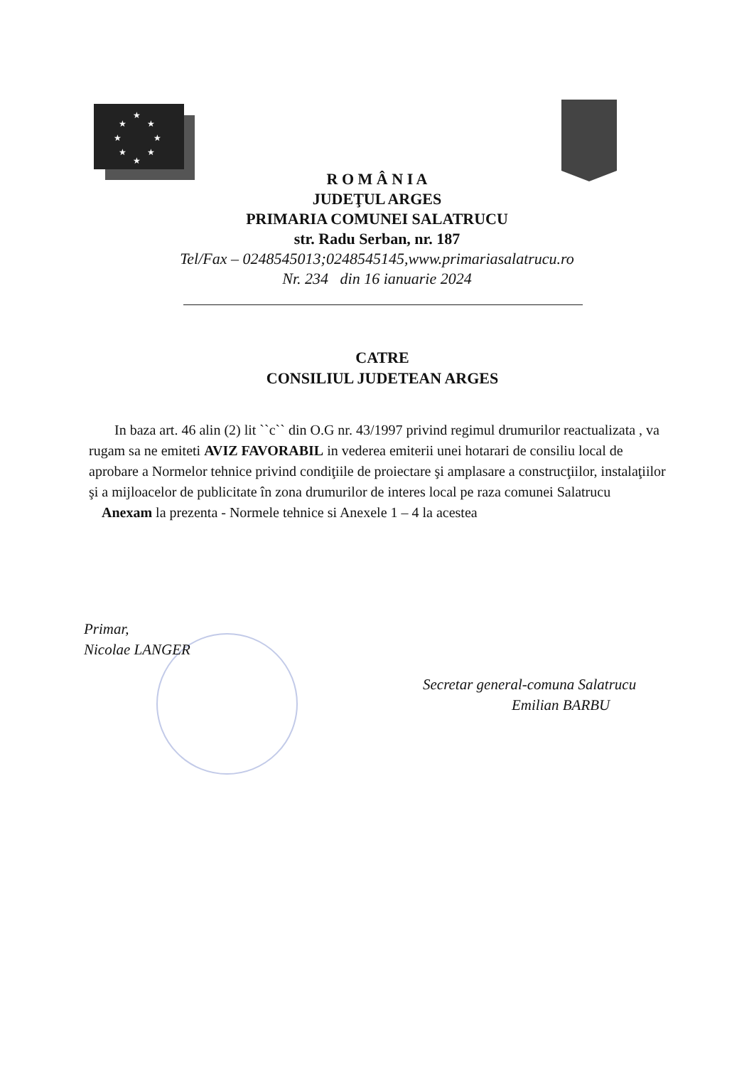★
★
★
★
★
★
★
★
R O M Â N I A
JUDEŢUL ARGES
PRIMARIA COMUNEI SALATRUCU
str. Radu Serban, nr. 187
Tel/Fax – 0248545013;0248545145,www.primariasalatrucu.ro
Nr. 234 din 16 ianuarie 2024
CATRE
CONSILIUL JUDETEAN ARGES
In baza art. 46 alin (2) lit ``c`` din O.G nr. 43/1997 privind regimul drumurilor reactualizata , va rugam sa ne emiteti AVIZ FAVORABIL in vederea emiterii unei hotarari de consiliu local de aprobare a Normelor tehnice privind condiţiile de proiectare şi amplasare a construcţiilor, instalaţiilor şi a mijloacelor de publicitate în zona drumurilor de interes local pe raza comunei Salatrucu
Anexam la prezenta - Normele tehnice si Anexele 1 – 4 la acestea
Primar,
Nicolae LANGER
Secretar general-comuna Salatrucu
Emilian BARBU